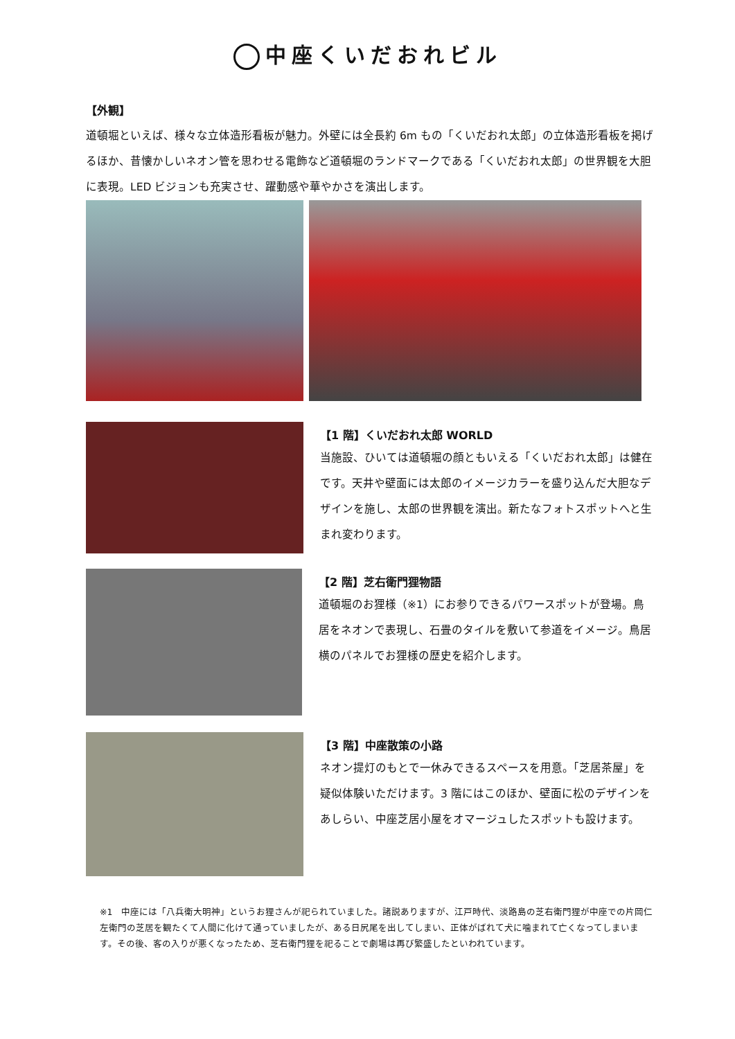中座くいだおれビル
【外観】
道頓堀といえば、様々な立体造形看板が魅力。外壁には全長約 6m もの「くいだおれ太郎」の立体造形看板を掲げるほか、昔懐かしいネオン管を思わせる電飾など道頓堀のランドマークである「くいだおれ太郎」の世界観を大胆に表現。LED ビジョンも充実させ、躍動感や華やかさを演出します。
【1 階】くいだおれ太郎 WORLD
当施設、ひいては道頓堀の顔ともいえる「くいだおれ太郎」は健在です。天井や壁面には太郎のイメージカラーを盛り込んだ大胆なデザインを施し、太郎の世界観を演出。新たなフォトスポットへと生まれ変わります。
【2 階】芝右衛門狸物語
道頓堀のお狸様（※1）にお参りできるパワースポットが登場。鳥居をネオンで表現し、石畳のタイルを敷いて参道をイメージ。鳥居横のパネルでお狸様の歴史を紹介します。
【3 階】中座散策の小路
ネオン提灯のもとで一休みできるスペースを用意。「芝居茶屋」を疑似体験いただけます。3 階にはこのほか、壁面に松のデザインをあしらい、中座芝居小屋をオマージュしたスポットも設けます。
※1　中座には「八兵衛大明神」というお狸さんが祀られていました。諸説ありますが、江戸時代、淡路島の芝右衛門狸が中座での片岡仁左衛門の芝居を観たくて人間に化けて通っていましたが、ある日尻尾を出してしまい、正体がばれて犬に噛まれて亡くなってしまいます。その後、客の入りが悪くなったため、芝右衛門狸を祀ることで劇場は再び繁盛したといわれています。